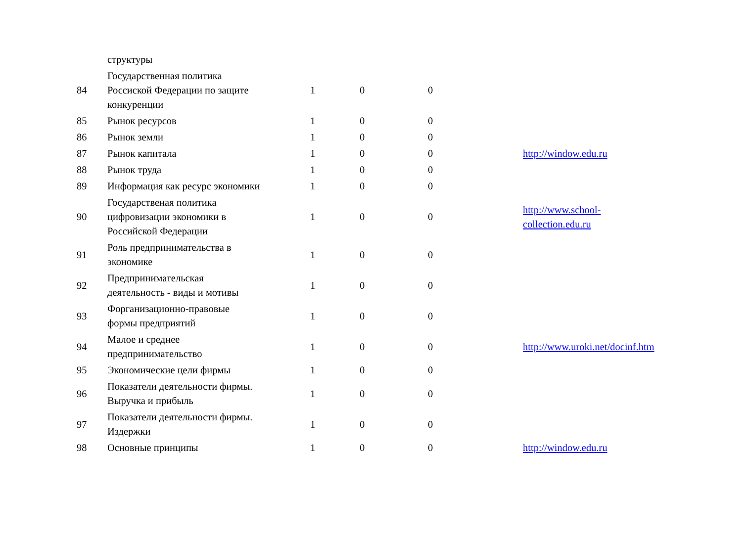| | структуры | | | | | |
| 84 | Государственная политика Россиской Федерации по защите конкуренции | | 1 | 0 | 0 | |
| 85 | Рынок ресурсов | | 1 | 0 | 0 | |
| 86 | Рынок земли | | 1 | 0 | 0 | |
| 87 | Рынок капитала | | 1 | 0 | 0 | http://window.edu.ru |
| 88 | Рынок труда | | 1 | 0 | 0 | |
| 89 | Информация как ресурс экономики | | 1 | 0 | 0 | |
| 90 | Государственая политика цифровизации экономики в Российской Федерации | | 1 | 0 | 0 | http://www.school- collection.edu.ru |
| 91 | Роль предпринимательства в экономике | | 1 | 0 | 0 | |
| 92 | Предпринимательская деятельность - виды и мотивы | | 1 | 0 | 0 | |
| 93 | Форганизационно-правовые формы предприятий | | 1 | 0 | 0 | |
| 94 | Малое и среднее предпринимательство | | 1 | 0 | 0 | http://www.uroki.net/docinf.htm |
| 95 | Экономические цели фирмы | | 1 | 0 | 0 | |
| 96 | Показатели деятельности фирмы. Выручка и прибыль | | 1 | 0 | 0 | |
| 97 | Показатели деятельности фирмы. Издержки | | 1 | 0 | 0 | |
| 98 | Основные принципы | | 1 | 0 | 0 | http://window.edu.ru |